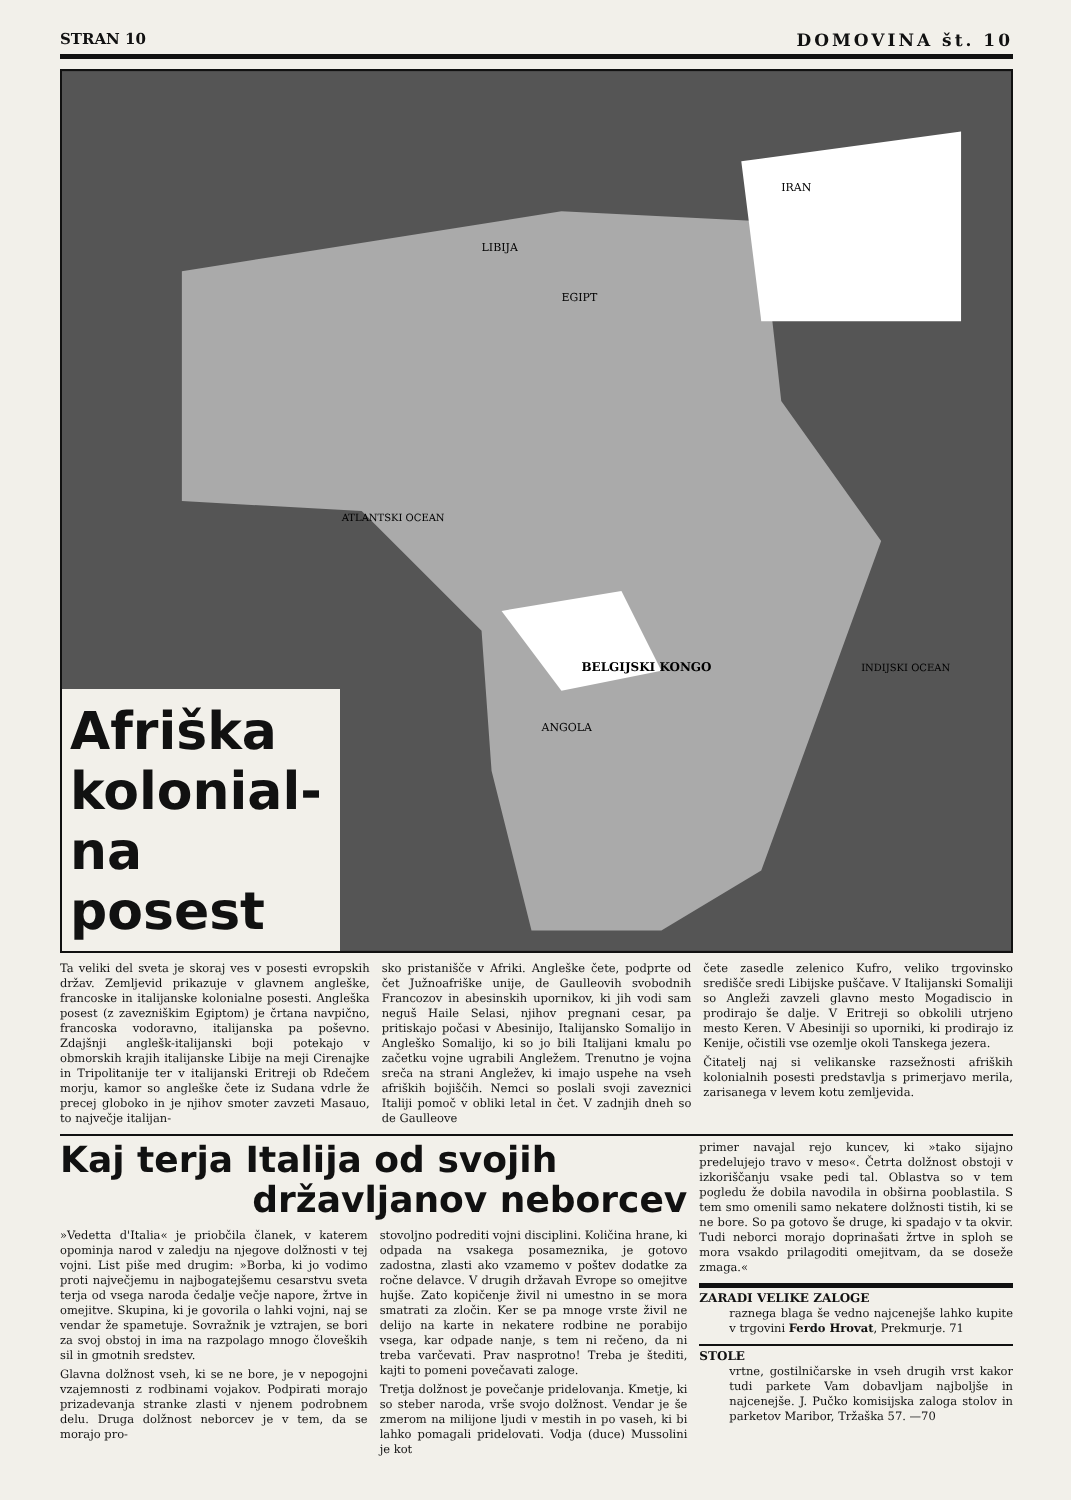STRAN 10 DOMOVINA št. 10
ATLANTSKI OCEAN
INDIJSKI OCEAN
BELGIJSKI KONGO
ANGOLA
LIBIJA
EGIPT
IRAN
Afriška kolonial-
na posest
Ta veliki del sveta je skoraj ves v posesti evropskih držav. Zemljevid prikazuje v glavnem angleške, francoske in italijanske kolonialne posesti. Angleška posest (z zavezniškim Egiptom) je črtana navpično, francoska vodoravno, italijanska pa poševno. Zdajšnji anglešk-italijanski boji potekajo v obmorskih krajih italijanske Libije na meji Cirenajke in Tripolitanije ter v italijanski Eritreji ob Rdečem morju, kamor so angleške čete iz Sudana vdrle že precej globoko in je njihov smoter zavzeti Masauo, to največje italijan-
sko pristanišče v Afriki. Angleške čete, podprte od čet Južnoafriške unije, de Gaulleovih svobodnih Francozov in abesinskih upornikov, ki jih vodi sam neguš Haile Selasi, njihov pregnani cesar, pa pritiskajo počasi v Abesinijo, Italijansko Somalijo in Angleško Somalijo, ki so jo bili Italijani kmalu po začetku vojne ugrabili Angležem. Trenutno je vojna sreča na strani Angležev, ki imajo uspehe na vseh afriških bojiščih. Nemci so poslali svoji zaveznici Italiji pomoč v obliki letal in čet. V zadnjih dneh so de Gaulleove
čete zasedle zelenico Kufro, veliko trgovinsko središče sredi Libijske puščave. V Italijanski Somaliji so Angleži zavzeli glavno mesto Mogadiscio in prodirajo še dalje. V Eritreji so obkolili utrjeno mesto Keren. V Abesiniji so uporniki, ki prodirajo iz Kenije, očistili vse ozemlje okoli Tanskega jezera.
Čitatelj naj si velikanske razsežnosti afriških kolonialnih posesti predstavlja s primerjavo merila, zarisanega v levem kotu zemljevida.
Kaj terja Italija od svojih
državljanov neborcev
»Vedetta d'Italia« je priobčila članek, v katerem opominja narod v zaledju na njegove dolžnosti v tej vojni. List piše med drugim: »Borba, ki jo vodimo proti največjemu in najbogatejšemu cesarstvu sveta terja od vsega naroda čedalje večje napore, žrtve in omejitve. Skupina, ki je govorila o lahki vojni, naj se vendar že spametuje. Sovražnik je vztrajen, se bori za svoj obstoj in ima na razpolago mnogo človeških sil in gmotnih sredstev.
Glavna dolžnost vseh, ki se ne bore, je v nepogojni vzajemnosti z rodbinami vojakov. Podpirati morajo prizadevanja stranke zlasti v njenem podrobnem delu. Druga dolžnost neborcev je v tem, da se morajo pro-
stovoljno podrediti vojni disciplini. Količina hrane, ki odpada na vsakega posameznika, je gotovo zadostna, zlasti ako vzamemo v poštev dodatke za ročne delavce. V drugih državah Evrope so omejitve hujše. Zato kopičenje živil ni umestno in se mora smatrati za zločin. Ker se pa mnoge vrste živil ne delijo na karte in nekatere rodbine ne porabijo vsega, kar odpade nanje, s tem ni rečeno, da ni treba varčevati. Prav nasprotno! Treba je štediti, kajti to pomeni povečavati zaloge.
Tretja dolžnost je povečanje pridelovanja. Kmetje, ki so steber naroda, vrše svojo dolžnost. Vendar je še zmerom na milijone ljudi v mestih in po vaseh, ki bi lahko pomagali pridelovati. Vodja (duce) Mussolini je kot
primer navajal rejo kuncev, ki »tako sijajno predelujejo travo v meso«. Četrta dolžnost obstoji v izkoriščanju vsake pedi tal. Oblastva so v tem pogledu že dobila navodila in obširna pooblastila. S tem smo omenili samo nekatere dolžnosti tistih, ki se ne bore. So pa gotovo še druge, ki spadajo v ta okvir. Tudi neborci morajo doprinašati žrtve in sploh se mora vsakdo prilagoditi omejitvam, da se doseže zmaga.«
ZARADI VELIKE ZALOGE
raznega blaga še vedno najcenejše lahko kupite v trgovini Ferdo Hrovat, Prekmurje. 71
STOLE
vrtne, gostilničarske in vseh drugih vrst kakor tudi parkete Vam dobavljam najboljše in najcenejše. J. Pučko komisijska zaloga stolov in parketov Maribor, Tržaška 57. —70